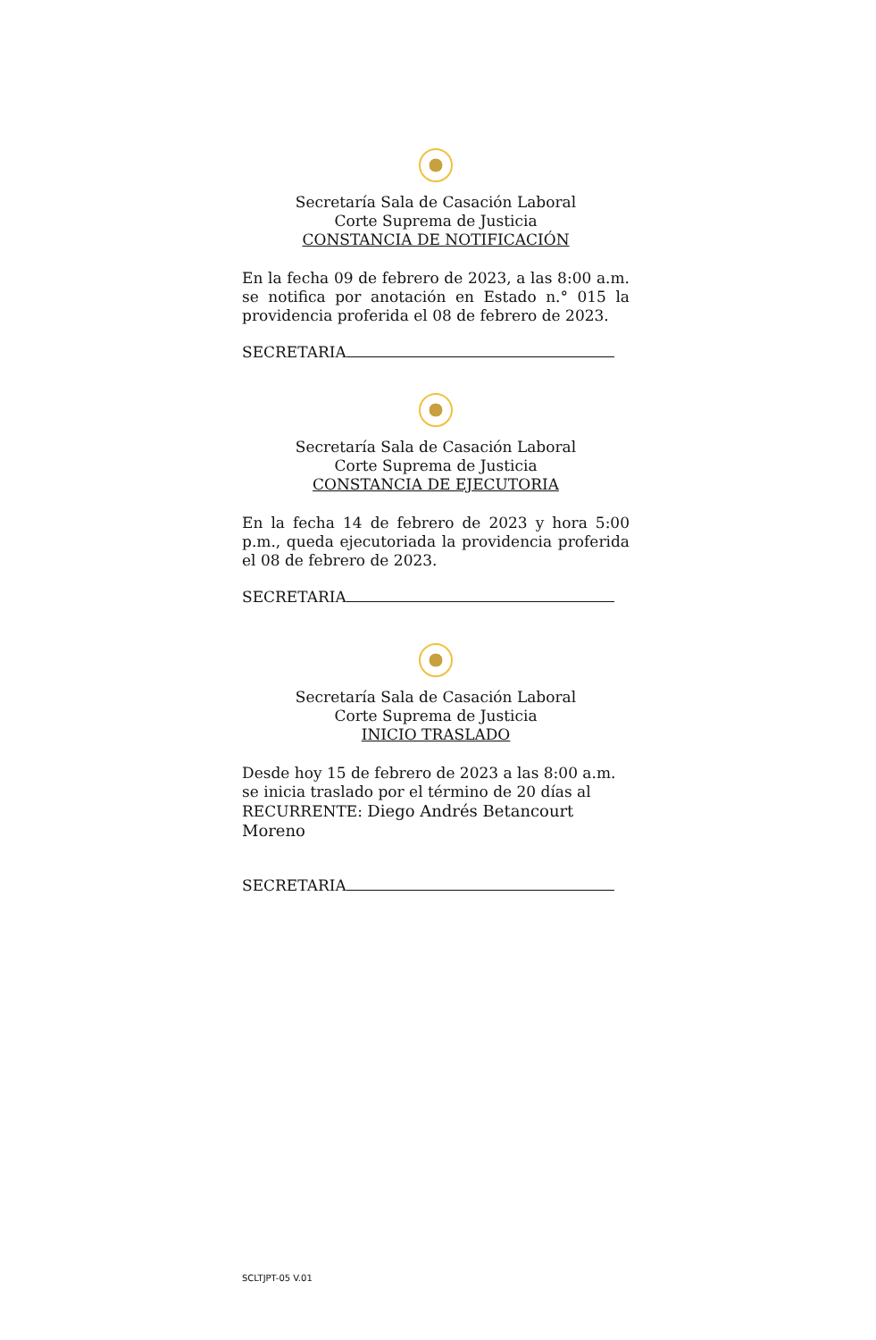Secretaría Sala de Casación Laboral
Corte Suprema de Justicia
CONSTANCIA DE NOTIFICACIÓN
En la fecha 09 de febrero de 2023, a las 8:00 a.m. se notifica por anotación en Estado n.° 015 la providencia proferida el 08 de febrero de 2023.
SECRETARIA
Secretaría Sala de Casación Laboral
Corte Suprema de Justicia
CONSTANCIA DE EJECUTORIA
En la fecha 14 de febrero de 2023 y hora 5:00 p.m., queda ejecutoriada la providencia proferida el 08 de febrero de 2023.
SECRETARIA
Secretaría Sala de Casación Laboral
Corte Suprema de Justicia
INICIO TRASLADO
Desde hoy 15 de febrero de 2023 a las 8:00 a.m. se inicia traslado por el término de 20 días al RECURRENTE: Diego Andrés Betancourt Moreno
SECRETARIA
SCLTJPT-05 V.01